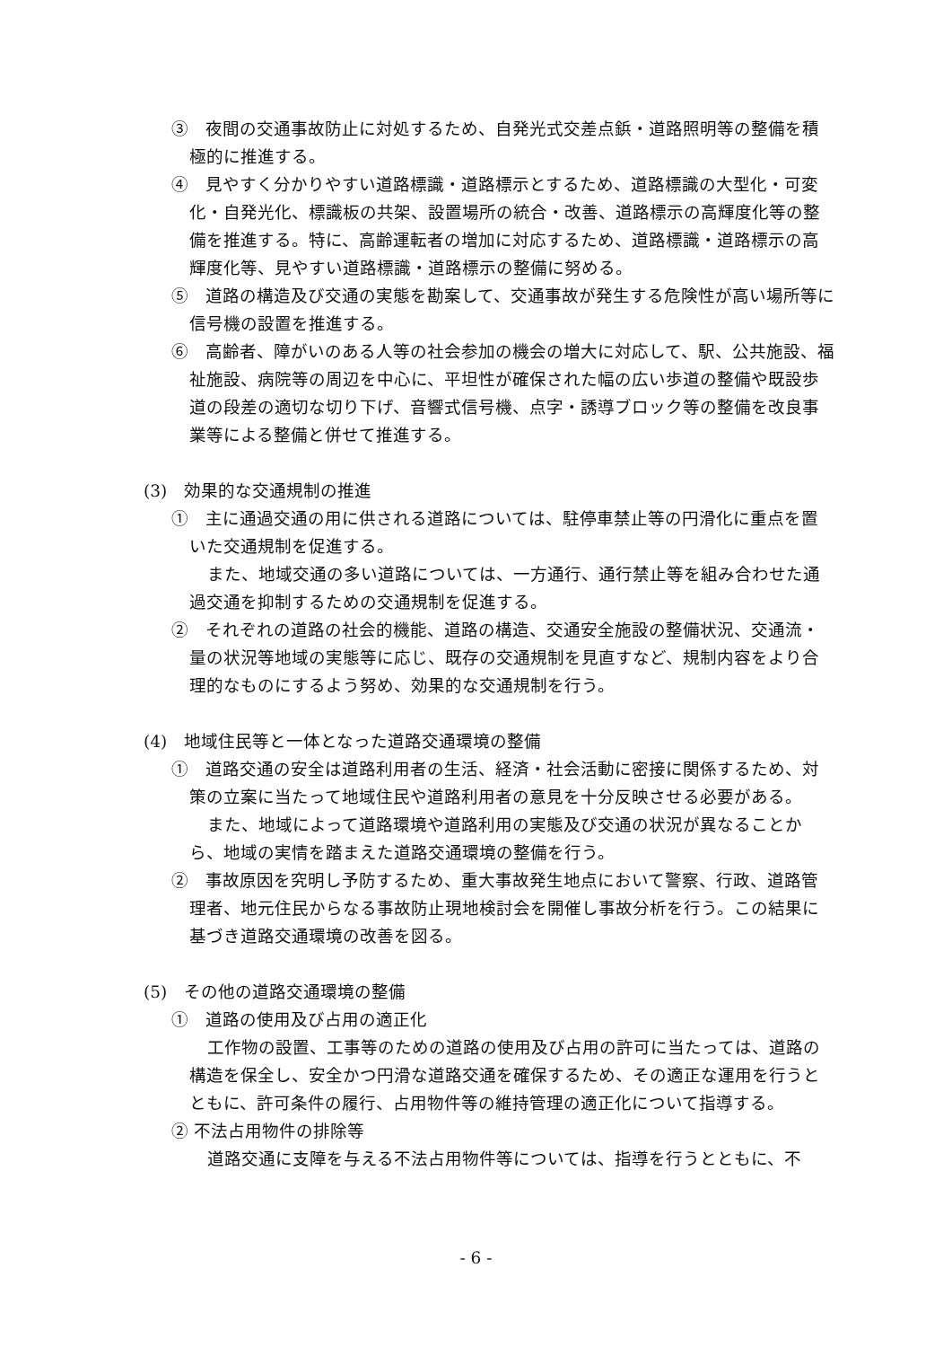③　夜間の交通事故防止に対処するため、自発光式交差点鋲・道路照明等の整備を積極的に推進する。
④　見やすく分かりやすい道路標識・道路標示とするため、道路標識の大型化・可変化・自発光化、標識板の共架、設置場所の統合・改善、道路標示の高輝度化等の整備を推進する。特に、高齢運転者の増加に対応するため、道路標識・道路標示の高輝度化等、見やすい道路標識・道路標示の整備に努める。
⑤　道路の構造及び交通の実態を勘案して、交通事故が発生する危険性が高い場所等に信号機の設置を推進する。
⑥　高齢者、障がいのある人等の社会参加の機会の増大に対応して、駅、公共施設、福祉施設、病院等の周辺を中心に、平坦性が確保された幅の広い歩道の整備や既設歩道の段差の適切な切り下げ、音響式信号機、点字・誘導ブロック等の整備を改良事業等による整備と併せて推進する。
(3)　効果的な交通規制の推進
①　主に通過交通の用に供される道路については、駐停車禁止等の円滑化に重点を置いた交通規制を促進する。
また、地域交通の多い道路については、一方通行、通行禁止等を組み合わせた通過交通を抑制するための交通規制を促進する。
②　それぞれの道路の社会的機能、道路の構造、交通安全施設の整備状況、交通流・量の状況等地域の実態等に応じ、既存の交通規制を見直すなど、規制内容をより合理的なものにするよう努め、効果的な交通規制を行う。
(4)　地域住民等と一体となった道路交通環境の整備
①　道路交通の安全は道路利用者の生活、経済・社会活動に密接に関係するため、対策の立案に当たって地域住民や道路利用者の意見を十分反映させる必要がある。
また、地域によって道路環境や道路利用の実態及び交通の状況が異なることから、地域の実情を踏まえた道路交通環境の整備を行う。
②　事故原因を究明し予防するため、重大事故発生地点において警察、行政、道路管理者、地元住民からなる事故防止現地検討会を開催し事故分析を行う。この結果に基づき道路交通環境の改善を図る。
(5)　その他の道路交通環境の整備
①　道路の使用及び占用の適正化
工作物の設置、工事等のための道路の使用及び占用の許可に当たっては、道路の構造を保全し、安全かつ円滑な道路交通を確保するため、その適正な運用を行うとともに、許可条件の履行、占用物件等の維持管理の適正化について指導する。
② 不法占用物件の排除等
道路交通に支障を与える不法占用物件等については、指導を行うとともに、不
- 6 -